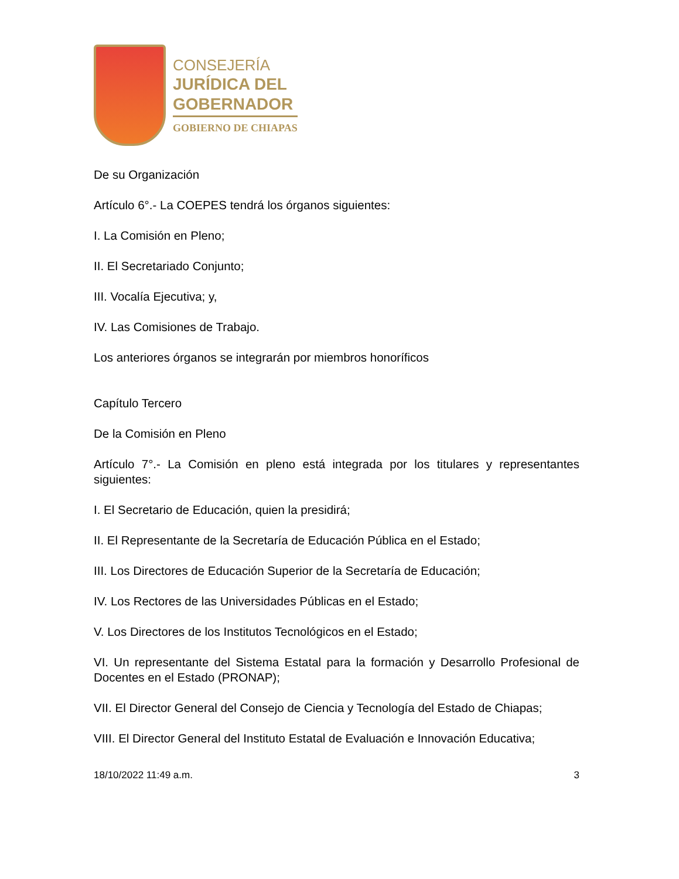CONSEJERÍA
JURÍDICA DEL
GOBERNADOR
GOBIERNO DE CHIAPAS
De su Organización
Artículo 6°.- La COEPES tendrá los órganos siguientes:
I. La Comisión en Pleno;
II. El Secretariado Conjunto;
III. Vocalía Ejecutiva; y,
IV. Las Comisiones de Trabajo.
Los anteriores órganos se integrarán por miembros honoríficos
Capítulo Tercero
De la Comisión en Pleno
Artículo 7°.- La Comisión en pleno está integrada por los titulares y representantes siguientes:
I. El Secretario de Educación, quien la presidirá;
II. El Representante de la Secretaría de Educación Pública en el Estado;
III. Los Directores de Educación Superior de la Secretaría de Educación;
IV. Los Rectores de las Universidades Públicas en el Estado;
V. Los Directores de los Institutos Tecnológicos en el Estado;
VI. Un representante del Sistema Estatal para la formación y Desarrollo Profesional de Docentes en el Estado (PRONAP);
VII. El Director General del Consejo de Ciencia y Tecnología del Estado de Chiapas;
VIII. El Director General del Instituto Estatal de Evaluación e Innovación Educativa;
18/10/2022 11:49 a.m. 3